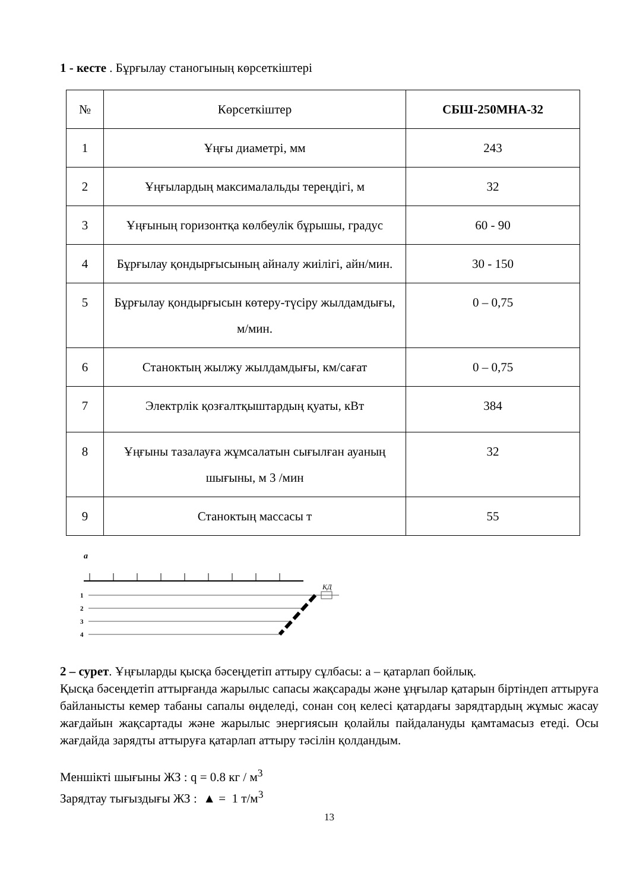1 - кесте . Бұрғылау станогының көрсеткіштері
| № | Көрсеткіштер | СБШ-250МНА-32 |
| --- | --- | --- |
| 1 | Ұңғы диаметрі, мм | 243 |
| 2 | Ұңғылардың максималальды тереңдігі, м | 32 |
| 3 | Ұңғының горизонтқа көлбеулік бұрышы, градус | 60 - 90 |
| 4 | Бұрғылау қондырғысының айналу жиілігі, айн/мин. | 30 - 150 |
| 5 | Бұрғылау қондырғысын көтеру-түсіру жылдамдығы, м/мин. | 0 – 0,75 |
| 6 | Станоктың жылжу жылдамдығы, км/сағат | 0 – 0,75 |
| 7 | Электрлік қозғалтқыштардың қуаты, кВт | 384 |
| 8 | Ұңғыны тазалауға жұмсалатын сығылған ауаның шығыны, м 3 /мин | 32 |
| 9 | Станоктың массасы т | 55 |
a
КД
1
2
3
4
2 – сурет. Ұңғыларды қысқа бәсеңдетіп аттыру сұлбасы: а – қатарлап бойлық.
Қысқа бәсеңдетіп аттырғанда жарылыс сапасы жақсарады және ұңғылар қатарын біртіндеп аттыруға байланысты кемер табаны сапалы өңделеді, сонан соң келесі қатардағы зарядтардың жұмыс жасау жағдайын жақсартады және жарылыс энергиясын қолайлы пайдалануды қамтамасыз етеді. Осы жағдайда зарядты аттыруға қатарлап аттыру тәсілін қолдандым.
Меншікті шығыны ЖЗ : q = 0.8 кг / м<sup>3</sup>
Зарядтау тығыздығы ЖЗ : ▲ = 1 т/м<sup>3</sup>
13